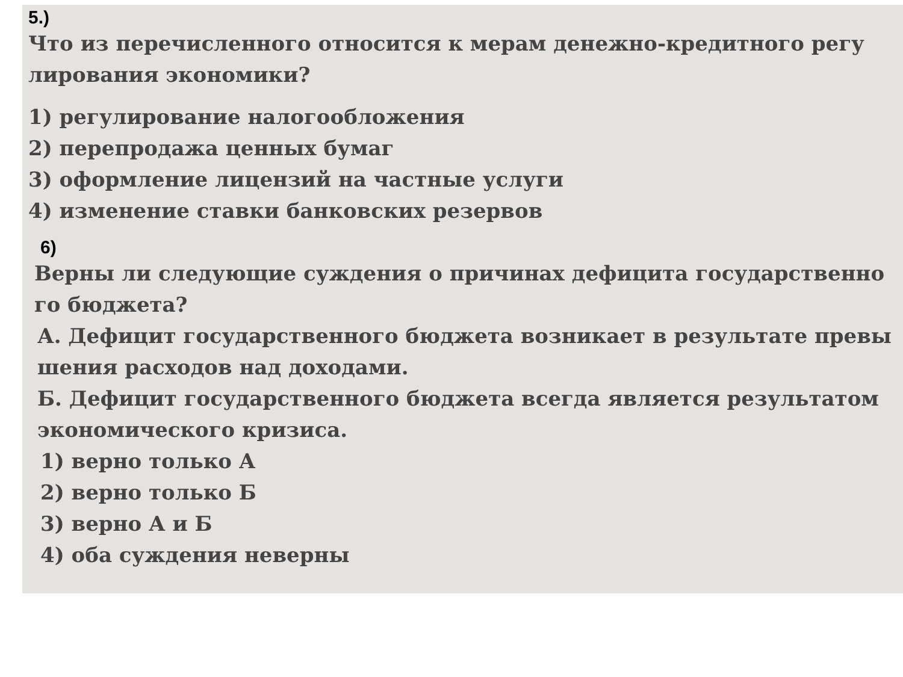5.)
Что из перечисленного относится к мерам денежно-кредитного регу
лирования экономики?
1) регулирование налогообложения
2) перепродажа ценных бумаг
3) оформление лицензий на частные услуги
4) изменение ставки банковских резервов
6)
Верны ли следующие суждения о причинах дефицита государственно
го бюджета?
А. Дефицит государственного бюджета возникает в результате превы
шения расходов над доходами.
Б. Дефицит государственного бюджета всегда является результатом
экономического кризиса.
1) верно только А
2) верно только Б
3) верно А и Б
4) оба суждения неверны